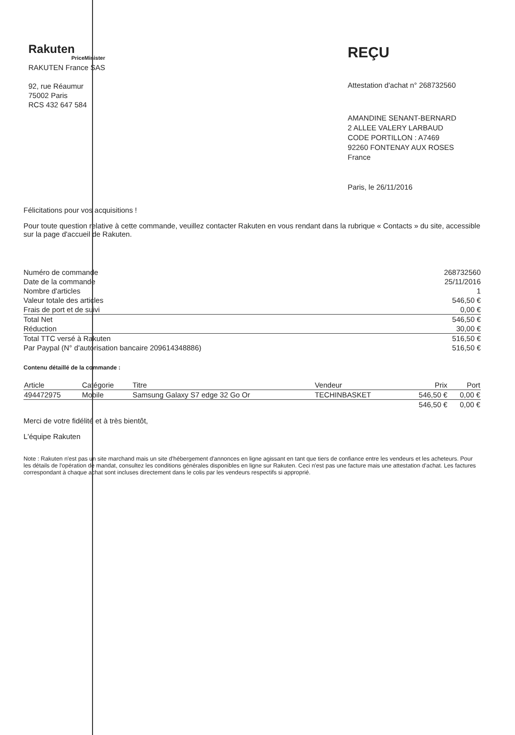Rakuten
PriceMinister
RAKUTEN France SAS
92, rue Réaumur
75002 Paris
RCS 432 647 584
REÇU
Attestation d'achat n° 268732560
AMANDINE SENANT-BERNARD
2 ALLEE VALERY LARBAUD
CODE PORTILLON : A7469
92260 FONTENAY AUX ROSES
France
Paris, le 26/11/2016
Félicitations pour vos acquisitions !
Pour toute question relative à cette commande, veuillez contacter Rakuten en vous rendant dans la rubrique « Contacts » du site, accessible sur la page d'accueil de Rakuten.
| Numéro de commande | 268732560 |
| Date de la commande | 25/11/2016 |
| Nombre d'articles | 1 |
| Valeur totale des articles | 546,50 € |
| Frais de port et de suivi | 0,00 € |
| Total Net | 546,50 € |
| Réduction | 30,00 € |
| Total TTC versé à Rakuten | 516,50 € |
| Par Paypal (N° d'autorisation bancaire 209614348886) | 516,50 € |
Contenu détaillé de la commande :
| Article | Catégorie | Titre | Vendeur | Prix | Port |
| --- | --- | --- | --- | --- | --- |
| 494472975 | Mobile | Samsung Galaxy S7 edge 32 Go Or | TECHINBASKET | 546,50 € | 0,00 € |
| | | | | 546,50 € | 0,00 € |
Merci de votre fidélité et à très bientôt,
L'équipe Rakuten
Note : Rakuten n'est pas un site marchand mais un site d'hébergement d'annonces en ligne agissant en tant que tiers de confiance entre les vendeurs et les acheteurs. Pour les détails de l'opération de mandat, consultez les conditions générales disponibles en ligne sur Rakuten. Ceci n'est pas une facture mais une attestation d'achat. Les factures correspondant à chaque achat sont incluses directement dans le colis par les vendeurs respectifs si approprié.